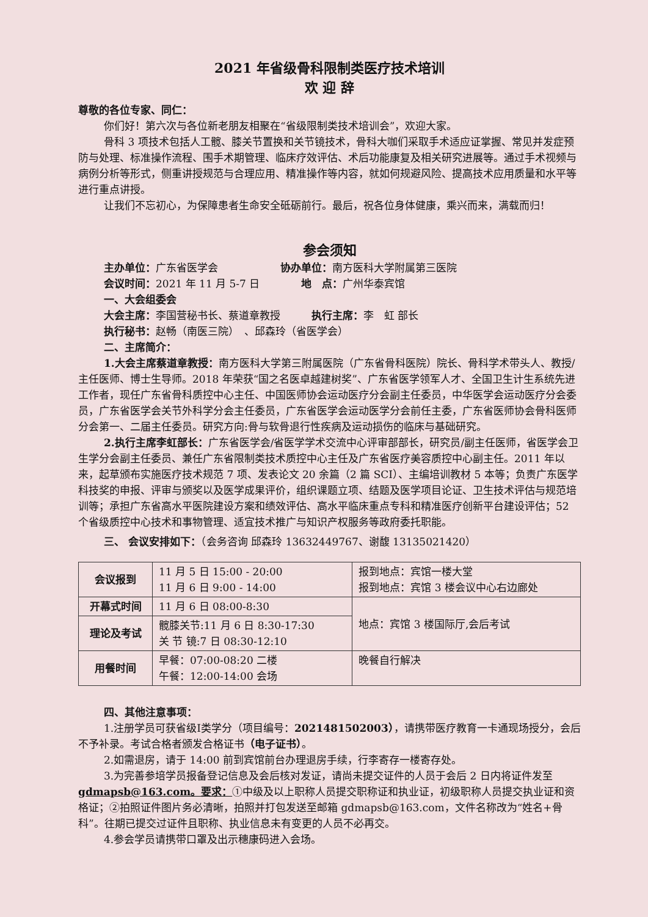2021 年省级骨科限制类医疗技术培训
欢 迎 辞
尊敬的各位专家、同仁：
你们好！第六次与各位新老朋友相聚在“省级限制类技术培训会”，欢迎大家。
骨科 3 项技术包括人工髋、膝关节置换和关节镜技术，骨科大咖们采取手术适应证掌握、常见并发症预防与处理、标准操作流程、围手术期管理、临床疗效评估、术后功能康复及相关研究进展等。通过手术视频与病例分析等形式，侧重讲授规范与合理应用、精准操作等内容，就如何规避风险、提高技术应用质量和水平等进行重点讲授。
让我们不忘初心，为保障患者生命安全砥砺前行。最后，祝各位身体健康，乘兴而来，满载而归！
参会须知
主办单位：广东省医学会　　　　　　协办单位：南方医科大学附属第三医院
会议时间：2021 年 11 月 5-7 日　　　　地　点：广州华泰宾馆
一、大会组委会
大会主席：李国营秘书长、蔡道章教授　　　执行主席：李　虹 部长
执行秘书：赵畅（南医三院）　、邱森玲（省医学会）
二、主席简介：
1.大会主席蔡道章教授：南方医科大学第三附属医院（广东省骨科医院）院长、骨科学术带头人、教授/主任医师、博士生导师。2018 年荣获“国之名医卓越建树奖”、广东省医学领军人才、全国卫生计生系统先进工作者，现任广东省骨科质控中心主任、中国医师协会运动医疗分会副主任委员，中华医学会运动医疗分会委员，广东省医学会关节外科学分会主任委员，广东省医学会运动医学分会前任主委，广东省医师协会骨科医师分会第一、二届主任委员。研究方向:骨与软骨退行性疾病及运动损伤的临床与基础研究。
2.执行主席李虹部长：广东省医学会/省医学学术交流中心评审部部长，研究员/副主任医师，省医学会卫生学分会副主任委员、兼任广东省限制类技术质控中心主任及广东省医疗美容质控中心副主任。2011 年以来，起草颁布实施医疗技术规范 7 项、发表论文 20 余篇（2 篇 SCI）、主编培训教材 5 本等；负责广东医学科技奖的申报、评审与颁奖以及医学成果评价，组织课题立项、结题及医学项目论证、卫生技术评估与规范培训等；承担广东省高水平医院建设方案和绩效评估、高水平临床重点专科和精准医疗创新平台建设评估；52 个省级质控中心技术和事物管理、适宜技术推广与知识产权服务等政府委托职能。
三、 会议安排如下：（会务咨询 邱森玲 13632449767、谢馥 13135021420）
| 会议报到 | 11 月 5 日 15:00 - 20:00 11 月 6 日 9:00 - 14:00 | 报到地点：宾馆一楼大堂 报到地点：宾馆 3 楼会议中心右边廊处 |
| 开幕式时间 | 11 月 6 日 08:00-8:30 | 地点：宾馆 3 楼国际厅,会后考试 |
| 理论及考试 | 髋膝关节:11 月 6 日 8:30-17:30 关 节 镜:7 日 08:30-12:10 | |
| 用餐时间 | 早餐：07:00-08:20 二楼 午餐：12:00-14:00 会场 | 晚餐自行解决 |
四、其他注意事项：
1.注册学员可获省级Ⅰ类学分（项目编号：2021481502003），请携带医疗教育一卡通现场授分，会后不予补录。考试合格者颁发合格证书（电子证书）。
2.如需退房，请于 14:00 前到宾馆前台办理退房手续，行李寄存一楼寄存处。
3.为完善参培学员报备登记信息及会后核对发证，请尚未提交证件的人员于会后 2 日内将证件发至 gdmapsb@163.com。要求：①中级及以上职称人员提交职称证和执业证，初级职称人员提交执业证和资格证；②拍照证件图片务必清晰，拍照并打包发送至邮箱 gdmapsb@163.com，文件名称改为“姓名+骨科”。往期已提交过证件且职称、执业信息未有变更的人员不必再交。
4.参会学员请携带口罩及出示穗康码进入会场。